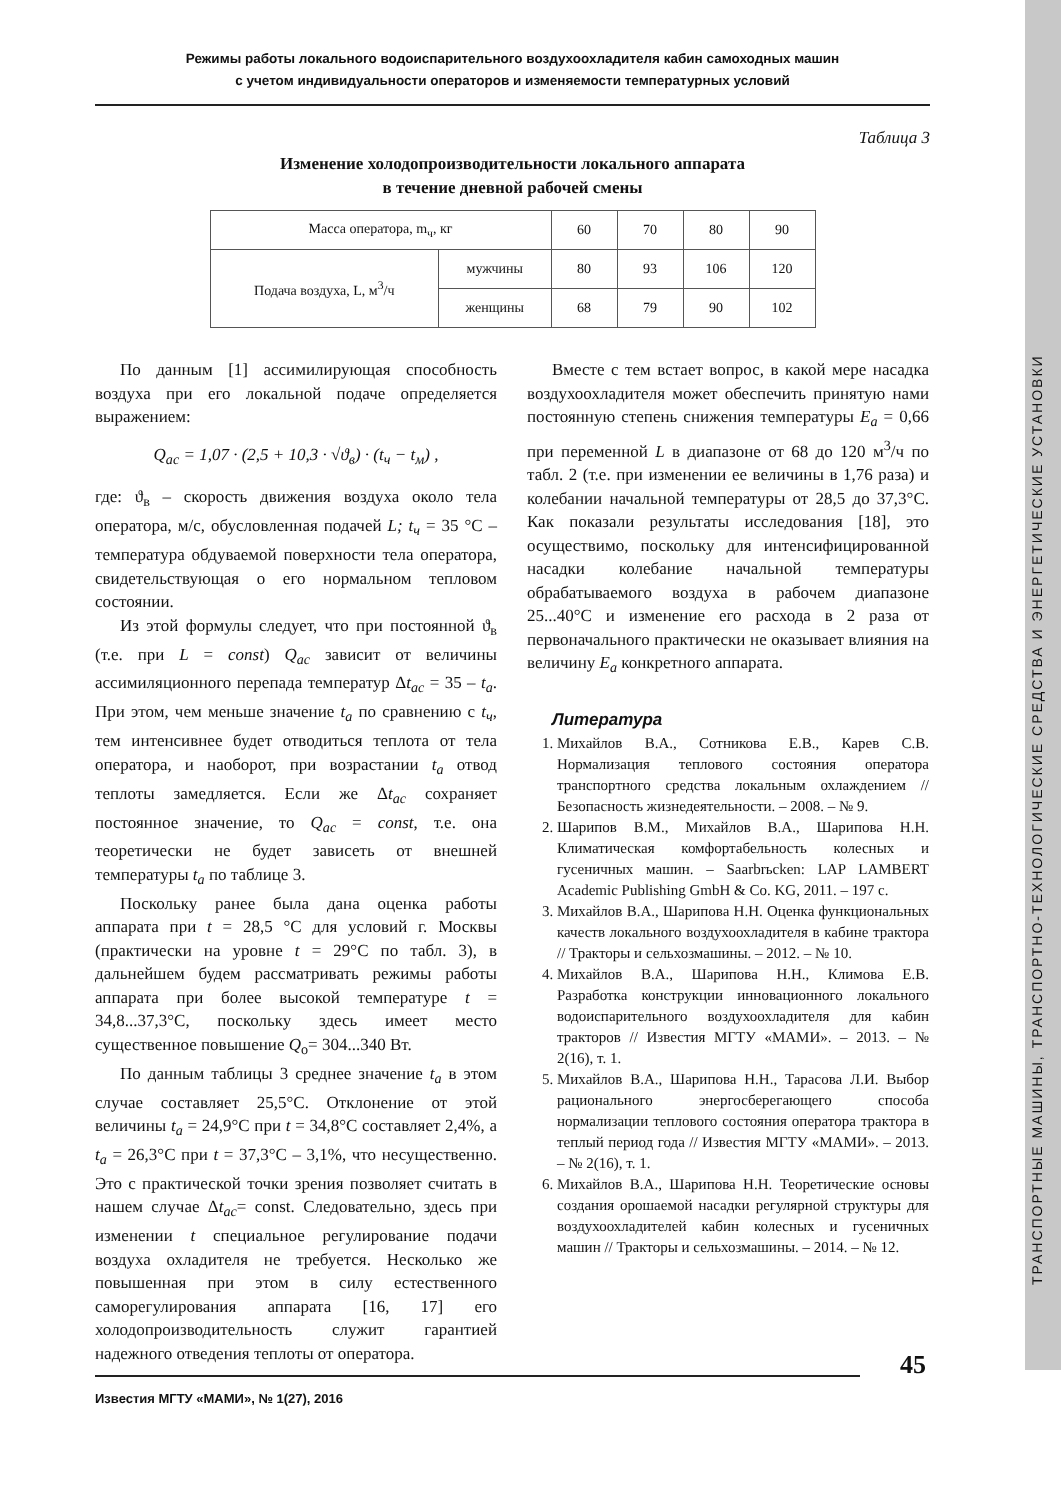Режимы работы локального водоиспарительного воздухоохладителя кабин самоходных машин
с учетом индивидуальности операторов и изменяемости температурных условий
Таблица 3
Изменение холодопроизводительности локального аппарата
в течение дневной рабочей смены
| Масса оператора, m<sub>ч</sub>, кг | | 60 | 70 | 80 | 90 |
| Подача воздуха, L, м<sup>3</sup>/ч | мужчины | 80 | 93 | 106 | 120 |
| | женщины | 68 | 79 | 90 | 102 |
По данным [1] ассимилирующая способность воздуха при его локальной подаче определяется выражением:
Q<sub>ac</sub> = 1,07 · (2,5 + 10,3 · √ϑ<sub>в</sub>) · (t<sub>ч</sub> − t<sub>м</sub>) ,
где: ϑ<sub>в</sub> – скорость движения воздуха около тела оператора, м/с, обусловленная подачей L; t<sub>ч</sub> = 35 °C – температура обдуваемой поверхности тела оператора, свидетельствующая о его нормальном тепловом состоянии.
Из этой формулы следует, что при постоянной ϑ<sub>в</sub> (т.е. при L = const) Q<sub>ac</sub> зависит от величины ассимиляционного перепада температур Δt<sub>ac</sub> = 35 – t<sub>a</sub>. При этом, чем меньше значение t<sub>a</sub> по сравнению с t<sub>ч</sub>, тем интенсивнее будет отводиться теплота от тела оператора, и наоборот, при возрастании t<sub>a</sub> отвод теплоты замедляется. Если же Δt<sub>ac</sub> сохраняет постоянное значение, то Q<sub>ac</sub> = const, т.е. она теоретически не будет зависеть от внешней температуры t<sub>a</sub> по таблице 3.
Поскольку ранее была дана оценка работы аппарата при t = 28,5 °C для условий г. Москвы (практически на уровне t = 29°C по табл. 3), в дальнейшем будем рассматривать режимы работы аппарата при более высокой температуре t = 34,8...37,3°C, поскольку здесь имеет место существенное повышение Q<sub>о</sub>= 304...340 Вт.
По данным таблицы 3 среднее значение t<sub>a</sub> в этом случае составляет 25,5°C. Отклонение от этой величины t<sub>a</sub> = 24,9°C при t = 34,8°C составляет 2,4%, а t<sub>a</sub> = 26,3°C при t = 37,3°C – 3,1%, что несущественно. Это с практической точки зрения позволяет считать в нашем случае Δt<sub>ac</sub>= const. Следовательно, здесь при изменении t специальное регулирование подачи воздуха охладителя не требуется. Несколько же повышенная при этом в силу естественного саморегулирования аппарата [16, 17] его холодопроизводительность служит гарантией надежного отведения теплоты от оператора.
Вместе с тем встает вопрос, в какой мере насадка воздухоохладителя может обеспечить принятую нами постоянную степень снижения температуры E<sub>a</sub> = 0,66 при переменной L в диапазоне от 68 до 120 м<sup>3</sup>/ч по табл. 2 (т.е. при изменении ее величины в 1,76 раза) и колебании начальной температуры от 28,5 до 37,3°C. Как показали результаты исследования [18], это осуществимо, поскольку для интенсифицированной насадки колебание начальной температуры обрабатываемого воздуха в рабочем диапазоне 25...40°C и изменение его расхода в 2 раза от первоначального практически не оказывает влияния на величину E<sub>a</sub> конкретного аппарата.
Литература
1. Михайлов В.А., Сотникова Е.В., Карев С.В. Нормализация теплового состояния оператора транспортного средства локальным охлаждением // Безопасность жизнедеятельности. – 2008. – № 9.
2. Шарипов В.М., Михайлов В.А., Шарипова Н.Н. Климатическая комфортабельность колесных и гусеничных машин. – Saarbrьcken: LAP LAMBERT Academic Publishing GmbH & Co. KG, 2011. – 197 с.
3. Михайлов В.А., Шарипова Н.Н. Оценка функциональных качеств локального воздухоохладителя в кабине трактора // Тракторы и сельхозмашины. – 2012. – № 10.
4. Михайлов В.А., Шарипова Н.Н., Климова Е.В. Разработка конструкции инновационного локального водоиспарительного воздухоохладителя для кабин тракторов // Известия МГТУ «МАМИ». – 2013. – № 2(16), т. 1.
5. Михайлов В.А., Шарипова Н.Н., Тарасова Л.И. Выбор рационального энергосберегающего способа нормализации теплового состояния оператора трактора в теплый период года // Известия МГТУ «МАМИ». – 2013. – № 2(16), т. 1.
6. Михайлов В.А., Шарипова Н.Н. Теоретические основы создания орошаемой насадки регулярной структуры для воздухоохладителей кабин колесных и гусеничных машин // Тракторы и сельхозмашины. – 2014. – № 12.
45
Известия МГТУ «МАМИ», № 1(27), 2016
ТРАНСПОРТНЫЕ МАШИНЫ, ТРАНСПОРТНО-ТЕХНОЛОГИЧЕСКИЕ СРЕДСТВА И ЭНЕРГЕТИЧЕСКИЕ УСТАНОВКИ